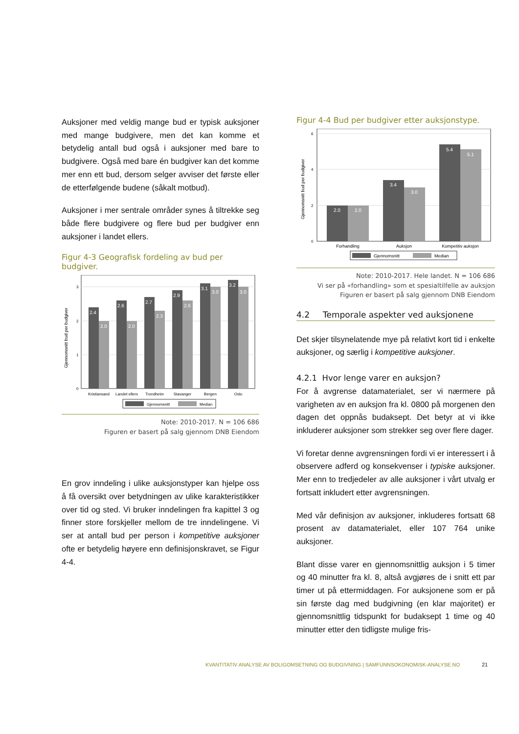Auksjoner med veldig mange bud er typisk auksjoner med mange budgivere, men det kan komme et betydelig antall bud også i auksjoner med bare to budgivere. Også med bare én budgiver kan det komme mer enn ett bud, dersom selger avviser det første eller de etterfølgende budene (såkalt motbud).
Auksjoner i mer sentrale områder synes å tiltrekke seg både flere budgivere og flere bud per budgiver enn auksjoner i landet ellers.
Figur 4-3 Geografisk fordeling av bud per budgiver.
Gjennomsnitt bud per budgiver
0
1
2
3
2.4
2.0
2.6
2.0
2.7
2.3
2.9
2.6
3.1
3.0
3.2
3.0
Kristiansand
Landet ellers
Trondheim
Stavanger
Bergen
Oslo
Gjennomsnitt
Median
Note: 2010-2017. N = 106 686
Figuren er basert på salg gjennom DNB Eiendom
En grov inndeling i ulike auksjonstyper kan hjelpe oss å få oversikt over betydningen av ulike karakteristikker over tid og sted. Vi bruker inndelingen fra kapittel 3 og finner store forskjeller mellom de tre inndelingene. Vi ser at antall bud per person i kompetitive auksjoner ofte er betydelig høyere enn definisjonskravet, se Figur 4-4.
Figur 4-4 Bud per budgiver etter auksjonstype.
Gjennomsnitt bud per budgiver
0
2
4
6
2.0
2.0
3.4
3.0
5.4
5.1
Forhandling
Auksjon
Kompetitiv auksjon
Gjennomsnitt
Median
Note: 2010-2017. Hele landet. N = 106 686
Vi ser på «forhandling» som et spesialtilfelle av auksjon
Figuren er basert på salg gjennom DNB Eiendom
4.2 Temporale aspekter ved auksjonene
Det skjer tilsynelatende mye på relativt kort tid i enkelte auksjoner, og særlig i kompetitive auksjoner.
4.2.1 Hvor lenge varer en auksjon?
For å avgrense datamaterialet, ser vi nærmere på varigheten av en auksjon fra kl. 0800 på morgenen den dagen det oppnås budaksept. Det betyr at vi ikke inkluderer auksjoner som strekker seg over flere dager.
Vi foretar denne avgrensningen fordi vi er interessert i å observere adferd og konsekvenser i typiske auksjoner. Mer enn to tredjedeler av alle auksjoner i vårt utvalg er fortsatt inkludert etter avgrensningen.
Med vår definisjon av auksjoner, inkluderes fortsatt 68 prosent av datamaterialet, eller 107 764 unike auksjoner.
Blant disse varer en gjennomsnittlig auksjon i 5 timer og 40 minutter fra kl. 8, altså avgjøres de i snitt ett par timer ut på ettermiddagen. For auksjonene som er på sin første dag med budgivning (en klar majoritet) er gjennomsnittlig tidspunkt for budaksept 1 time og 40 minutter etter den tidligste mulige fris-
KVANTITATIV ANALYSE AV BOLIGOMSETNING OG BUDGIVNING | SAMFUNNSOKONOMISK-ANALYSE.NO
21